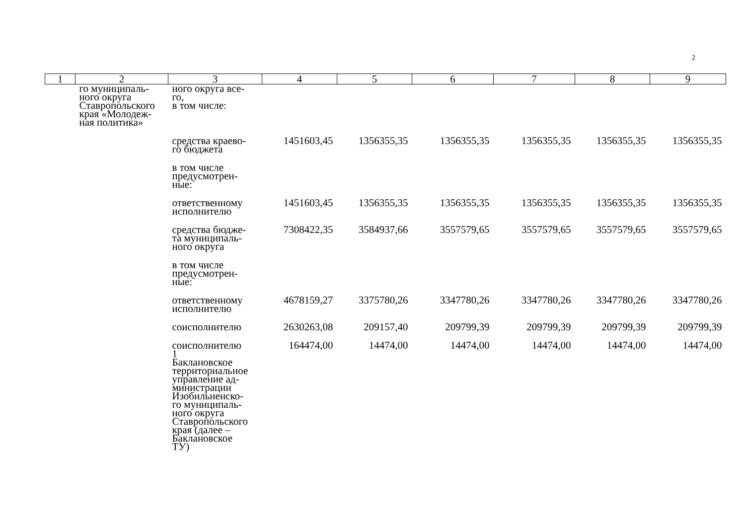2
| 1 | 2 | 3 | 4 | 5 | 6 | 7 | 8 | 9 |
| --- | --- | --- | --- | --- | --- | --- | --- | --- |
| | го муниципаль- ного округа Ставропольского края «Молодеж- ная политика» | ного округа все- го, в том числе: | | | | | | |
| | | средства краево- го бюджета | 1451603,45 | 1356355,35 | 1356355,35 | 1356355,35 | 1356355,35 | 1356355,35 |
| | | в том числе предусмотрен- ные: | | | | | | |
| | | ответственному исполнителю | 1451603,45 | 1356355,35 | 1356355,35 | 1356355,35 | 1356355,35 | 1356355,35 |
| | | средства бюдже- та муниципаль- ного округа | 7308422,35 | 3584937,66 | 3557579,65 | 3557579,65 | 3557579,65 | 3557579,65 |
| | | в том числе предусмотрен- ные: | | | | | | |
| | | ответственному исполнителю | 4678159,27 | 3375780,26 | 3347780,26 | 3347780,26 | 3347780,26 | 3347780,26 |
| | | соисполнителю | 2630263,08 | 209157,40 | 209799,39 | 209799,39 | 209799,39 | 209799,39 |
| | | соисполнителю 1 Баклановское территориальное управление ад- министрации Изобильненско- го муниципаль- ного округа Ставропольского края (далее – Баклановское ТУ) | 164474,00 | 14474,00 | 14474,00 | 14474,00 | 14474,00 | 14474,00 |